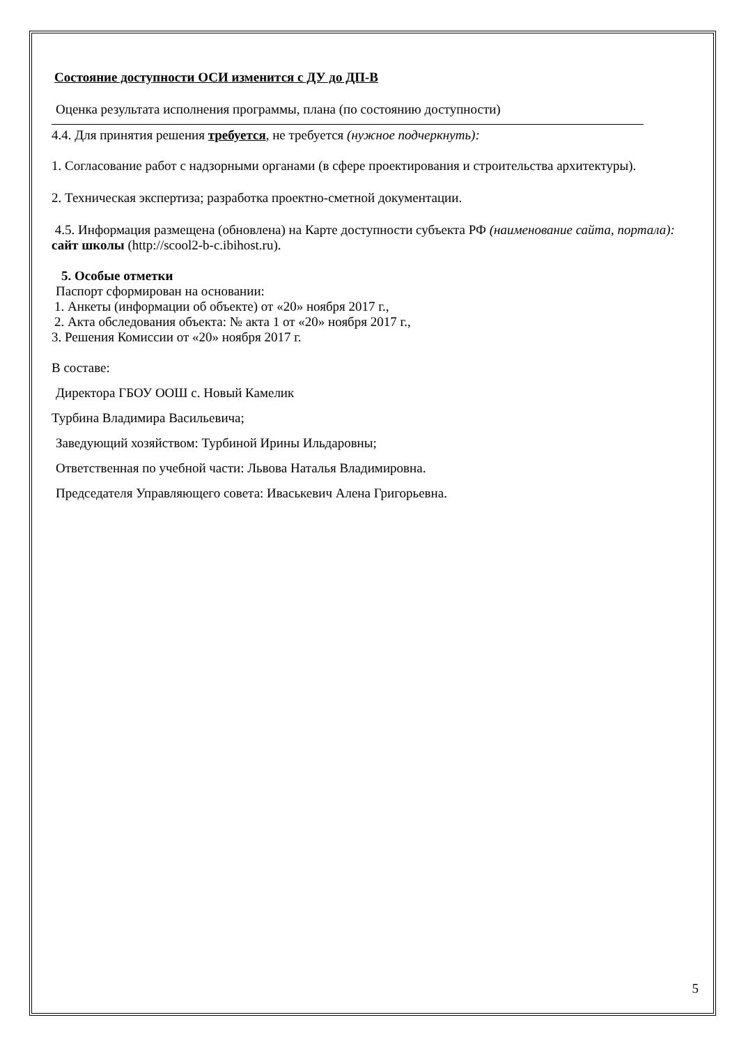Состояние доступности ОСИ изменится с ДУ до ДП-В
Оценка результата исполнения программы, плана (по состоянию доступности)
4.4. Для принятия решения требуется, не требуется (нужное подчеркнуть):
1. Согласование работ с надзорными органами (в сфере проектирования и строительства архитектуры).
2. Техническая экспертиза; разработка проектно-сметной документации.
4.5. Информация размещена (обновлена) на Карте доступности субъекта РФ (наименование сайта, портала): сайт школы (http://scool2-b-c.ibihost.ru).
5. Особые отметки
Паспорт сформирован на основании:
1. Анкеты (информации об объекте) от «20» ноября 2017 г.,
2. Акта обследования объекта: № акта 1 от «20» ноября 2017 г.,
3. Решения Комиссии от «20» ноября 2017 г.
В составе:
Директора ГБОУ ООШ с. Новый Камелик
Турбина Владимира Васильевича;
Заведующий хозяйством: Турбиной Ирины Ильдаровны;
Ответственная по учебной части: Львова Наталья Владимировна.
Председателя Управляющего совета: Иваськевич Алена Григорьевна.
5